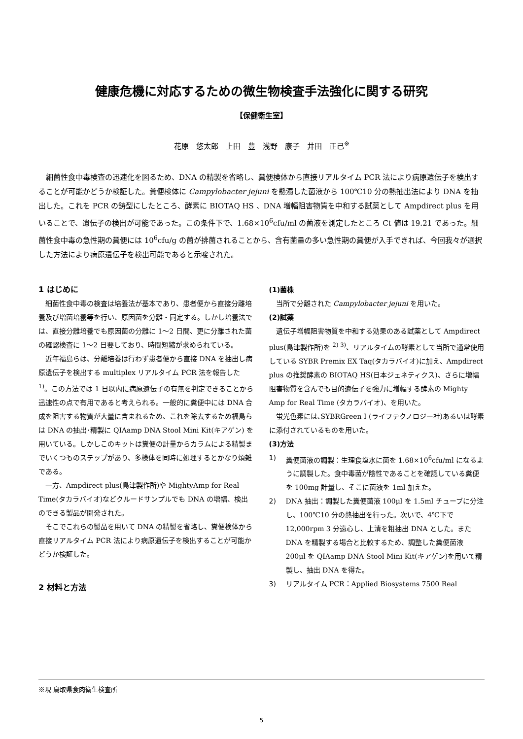健康危機に対応するための微生物検査手法強化に関する研究
【保健衛生室】
花原　悠太郎　上田　豊　浅野　康子　井田　正己<sup>※</sup>
細菌性食中毒検査の迅速化を図るため、DNA の精製を省略し、糞便検体から直接リアルタイム PCR 法により病原遺伝子を検出することが可能かどうか検証した。糞便検体に Campylobacter jejuni を懸濁した菌液から 100℃10 分の熱抽出法により DNA を抽出した。これを PCR の鋳型にしたところ、酵素に BIOTAQ HS 、DNA 増幅阻害物質を中和する試薬として Ampdirect plus を用いることで、遺伝子の検出が可能であった。この条件下で、1.68×10<sup>6</sup>cfu/ml の菌液を測定したところ Ct 値は 19.21 であった。細菌性食中毒の急性期の糞便には 10<sup>6</sup>cfu/g の菌が排菌されることから、含有菌量の多い急性期の糞便が入手できれば、今回我々が選択した方法により病原遺伝子を検出可能であると示唆された。
1 はじめに
細菌性食中毒の検査は培養法が基本であり、患者便から直接分離培養及び増菌培養等を行い、原因菌を分離・同定する。しかし培養法では、直接分離培養でも原因菌の分離に 1～2 日間、更に分離された菌の確認検査に 1～2 日要しており、時間短縮が求められている。
近年福島らは、分離培養は行わず患者便から直接 DNA を抽出し病原遺伝子を検出する multiplex リアルタイム PCR 法を報告した <sup>1)</sup>。この方法では 1 日以内に病原遺伝子の有無を判定できることから迅速性の点で有用であると考えられる。一般的に糞便中には DNA 合成を阻害する物質が大量に含まれるため、これを除去するため福島らは DNA の抽出･精製に QIAamp DNA Stool Mini Kit(キアゲン) を用いている。しかしこのキットは糞便の計量からカラムによる精製までいくつものステップがあり、多検体を同時に処理するとかなり煩雑である。
一方、Ampdirect plus(島津製作所)や MightyAmp for Real Time(タカラバイオ)などクルードサンプルでも DNA の増幅、検出のできる製品が開発された。
そこでこれらの製品を用いて DNA の精製を省略し、糞便検体から直接リアルタイム PCR 法により病原遺伝子を検出することが可能かどうか検証した。
2 材料と方法
(1)菌株
当所で分離された Campylobacter jejuni を用いた。
(2)試薬
遺伝子増幅阻害物質を中和する効果のある試薬として Ampdirect plus(島津製作所)を <sup>2) 3)</sup>、リアルタイムの酵素として当所で通常使用している SYBR Premix EX Taq(タカラバイオ)に加え、Ampdirect plus の推奨酵素の BIOTAQ HS(日本ジェネティクス)、さらに増幅阻害物質を含んでも目的遺伝子を強力に増幅する酵素の Mighty Amp for Real Time (タカラバイオ)、を用いた。
蛍光色素には､SYBRGreen I (ライフテクノロジー社)あるいは酵素に添付されているものを用いた。
(3)方法
1) 糞便菌液の調製：生理食塩水に菌を 1.68×10<sup>6</sup>cfu/ml になるように調製した。食中毒菌が陰性であることを確認している糞便を 100mg 計量し、そこに菌液を 1ml 加えた。
2) DNA 抽出：調製した糞便菌液 100μl を 1.5ml チューブに分注し、100℃10 分の熱抽出を行った。次いで、4℃下で 12,000rpm 3 分遠心し、上清を粗抽出 DNA とした。また DNA を精製する場合と比較するため、調整した糞便菌液 200μl を QIAamp DNA Stool Mini Kit(キアゲン)を用いて精製し、抽出 DNA を得た。
3) リアルタイム PCR：Applied Biosystems 7500 Real
※現 鳥取県食肉衛生検査所
5